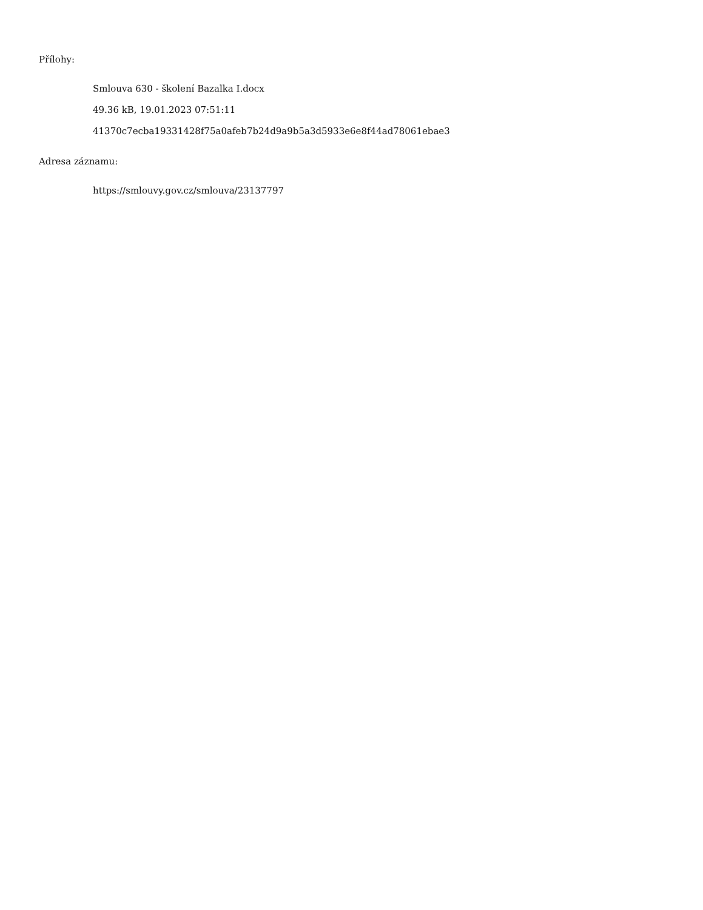Přílohy:
Smlouva 630 - školení Bazalka I.docx
49.36 kB, 19.01.2023 07:51:11
41370c7ecba19331428f75a0afeb7b24d9a9b5a3d5933e6e8f44ad78061ebae3
Adresa záznamu:
https://smlouvy.gov.cz/smlouva/23137797